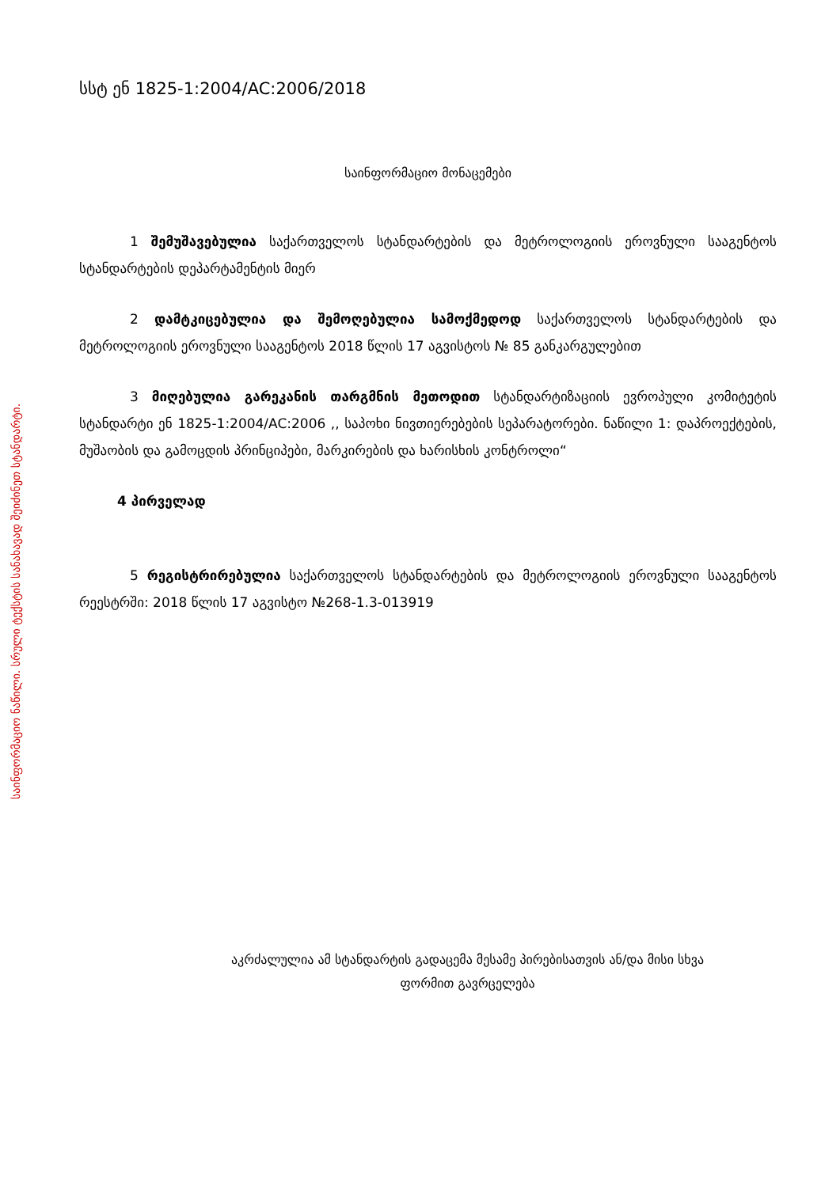საინფორმაციო ნაწილი. სრული ტექსტის სანახავად შეიძინეთ სტანდარტი.
სსტ ენ 1825-1:2004/AC:2006/2018
საინფორმაციო მონაცემები
1 შემუშავებულია საქართველოს სტანდარტების და მეტროლოგიის ეროვნული სააგენტოს სტანდარტების დეპარტამენტის მიერ
2 დამტკიცებულია და შემოღებულია სამოქმედოდ საქართველოს სტანდარტების და მეტროლოგიის ეროვნული სააგენტოს 2018 წლის 17 აგვისტოს № 85 განკარგულებით
3 მიღებულია გარეკანის თარგმნის მეთოდით სტანდარტიზაციის ევროპული კომიტეტის სტანდარტი ენ 1825-1:2004/AC:2006 ,, საპოხი ნივთიერებების სეპარატორები. ნაწილი 1: დაპროექტების, მუშაობის და გამოცდის პრინციპები, მარკირების და ხარისხის კონტროლი“
4 პირველად
5 რეგისტრირებულია საქართველოს სტანდარტების და მეტროლოგიის ეროვნული სააგენტოს რეესტრში: 2018 წლის 17 აგვისტო №268-1.3-013919
აკრძალულია ამ სტანდარტის გადაცემა მესამე პირებისათვის ან/და მისი სხვა
ფორმით გავრცელება